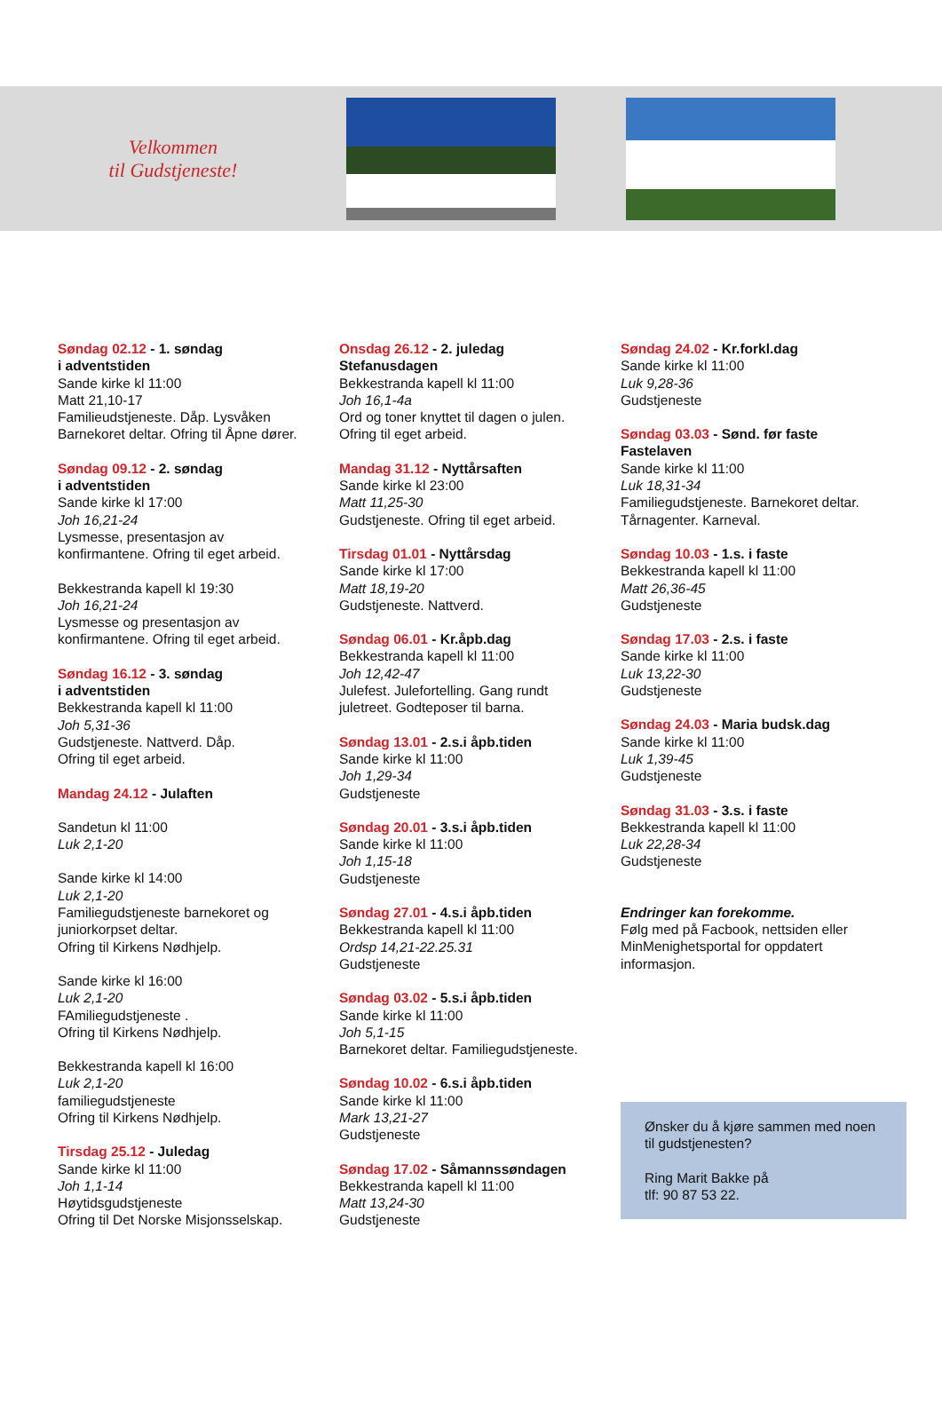Velkommen
til Gudstjeneste!
Søndag 02.12 - 1. søndag
i adventstiden
Sande kirke kl 11:00
Matt 21,10-17
Familieudstjeneste. Dåp. Lysvåken
Barnekoret deltar. Ofring til Åpne dører.
Søndag 09.12 - 2. søndag
i adventstiden
Sande kirke kl 17:00
Joh 16,21-24
Lysmesse, presentasjon av
konfirmantene. Ofring til eget arbeid.
Bekkestranda kapell kl 19:30
Joh 16,21-24
Lysmesse og presentasjon av
konfirmantene. Ofring til eget arbeid.
Søndag 16.12 - 3. søndag
i adventstiden
Bekkestranda kapell kl 11:00
Joh 5,31-36
Gudstjeneste. Nattverd. Dåp.
Ofring til eget arbeid.
Mandag 24.12 - Julaften
Sandetun kl 11:00
Luk 2,1-20
Sande kirke kl 14:00
Luk 2,1-20
Familiegudstjeneste barnekoret og
juniorkorpset deltar.
Ofring til Kirkens Nødhjelp.
Sande kirke kl 16:00
Luk 2,1-20
FAmiliegudstjeneste .
Ofring til Kirkens Nødhjelp.
Bekkestranda kapell kl 16:00
Luk 2,1-20
familiegudstjeneste
Ofring til Kirkens Nødhjelp.
Tirsdag 25.12 - Juledag
Sande kirke kl 11:00
Joh 1,1-14
Høytidsgudstjeneste
Ofring til Det Norske Misjonsselskap.
Onsdag 26.12 - 2. juledag
Stefanusdagen
Bekkestranda kapell kl 11:00
Joh 16,1-4a
Ord og toner knyttet til dagen o julen.
Ofring til eget arbeid.
Mandag 31.12 - Nyttårsaften
Sande kirke kl 23:00
Matt 11,25-30
Gudstjeneste. Ofring til eget arbeid.
Tirsdag 01.01 - Nyttårsdag
Sande kirke kl 17:00
Matt 18,19-20
Gudstjeneste. Nattverd.
Søndag 06.01 - Kr.åpb.dag
Bekkestranda kapell kl 11:00
Joh 12,42-47
Julefest. Julefortelling. Gang rundt
juletreet. Godteposer til barna.
Søndag 13.01 - 2.s.i åpb.tiden
Sande kirke kl 11:00
Joh 1,29-34
Gudstjeneste
Søndag 20.01 - 3.s.i åpb.tiden
Sande kirke kl 11:00
Joh 1,15-18
Gudstjeneste
Søndag 27.01 - 4.s.i åpb.tiden
Bekkestranda kapell kl 11:00
Ordsp 14,21-22.25.31
Gudstjeneste
Søndag 03.02 - 5.s.i åpb.tiden
Sande kirke kl 11:00
Joh 5,1-15
Barnekoret deltar. Familiegudstjeneste.
Søndag 10.02 - 6.s.i åpb.tiden
Sande kirke kl 11:00
Mark 13,21-27
Gudstjeneste
Søndag 17.02 - Såmannssøndagen
Bekkestranda kapell kl 11:00
Matt 13,24-30
Gudstjeneste
Søndag 24.02 - Kr.forkl.dag
Sande kirke kl 11:00
Luk 9,28-36
Gudstjeneste
Søndag 03.03 - Sønd. før faste
Fastelaven
Sande kirke kl 11:00
Luk 18,31-34
Familiegudstjeneste. Barnekoret deltar.
Tårnagenter. Karneval.
Søndag 10.03 - 1.s. i faste
Bekkestranda kapell kl 11:00
Matt 26,36-45
Gudstjeneste
Søndag 17.03 - 2.s. i faste
Sande kirke kl 11:00
Luk 13,22-30
Gudstjeneste
Søndag 24.03 - Maria budsk.dag
Sande kirke kl 11:00
Luk 1,39-45
Gudstjeneste
Søndag 31.03 - 3.s. i faste
Bekkestranda kapell kl 11:00
Luk 22,28-34
Gudstjeneste
Endringer kan forekomme.
Følg med på Facbook, nettsiden eller
MinMenighetsportal for oppdatert
informasjon.
Ønsker du å kjøre sammen med noen til gudstjenesten?
Ring Marit Bakke på
tlf: 90 87 53 22.